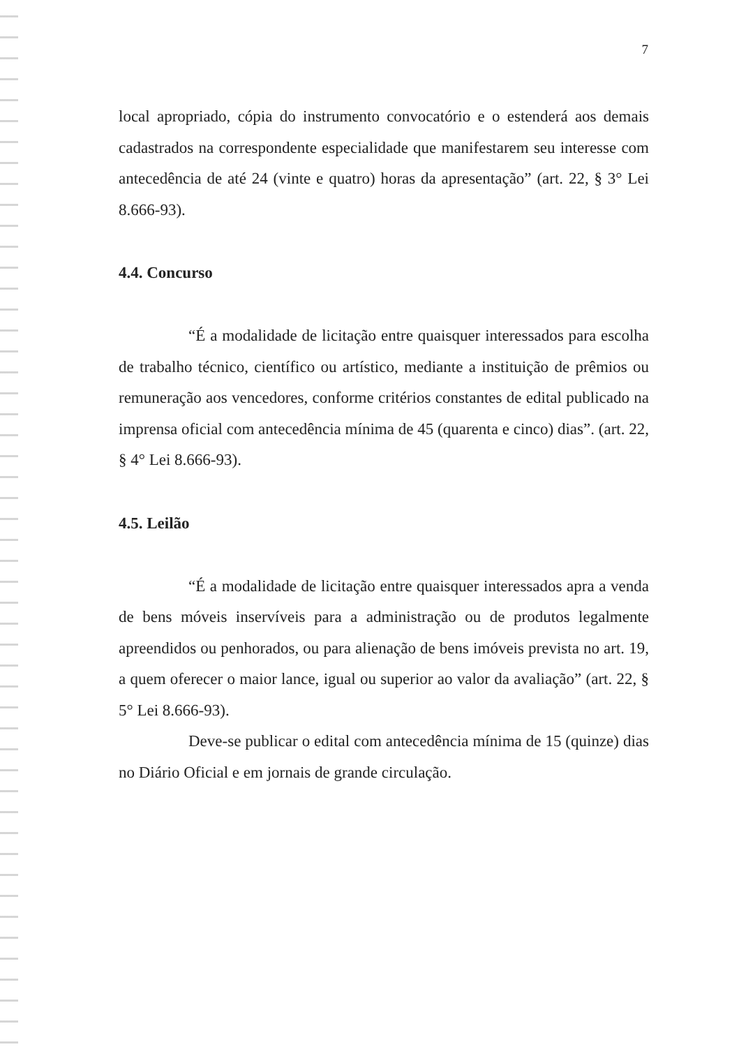7
local apropriado, cópia do instrumento convocatório e o estenderá aos demais cadastrados na correspondente especialidade que manifestarem seu interesse com antecedência de até 24 (vinte e quatro) horas da apresentação” (art. 22, § 3° Lei 8.666-93).
4.4. Concurso
“É a modalidade de licitação entre quaisquer interessados para escolha de trabalho técnico, científico ou artístico, mediante a instituição de prêmios ou remuneração aos vencedores, conforme critérios constantes de edital publicado na imprensa oficial com antecedência mínima de 45 (quarenta e cinco) dias”. (art. 22, § 4° Lei 8.666-93).
4.5. Leilão
“É a modalidade de licitação entre quaisquer interessados apra a venda de bens móveis inservíveis para a administração ou de produtos legalmente apreendidos ou penhorados, ou para alienação de bens imóveis prevista no art. 19, a quem oferecer o maior lance, igual ou superior ao valor da avaliação” (art. 22, § 5° Lei 8.666-93).
Deve-se publicar o edital com antecedência mínima de 15 (quinze) dias no Diário Oficial e em jornais de grande circulação.